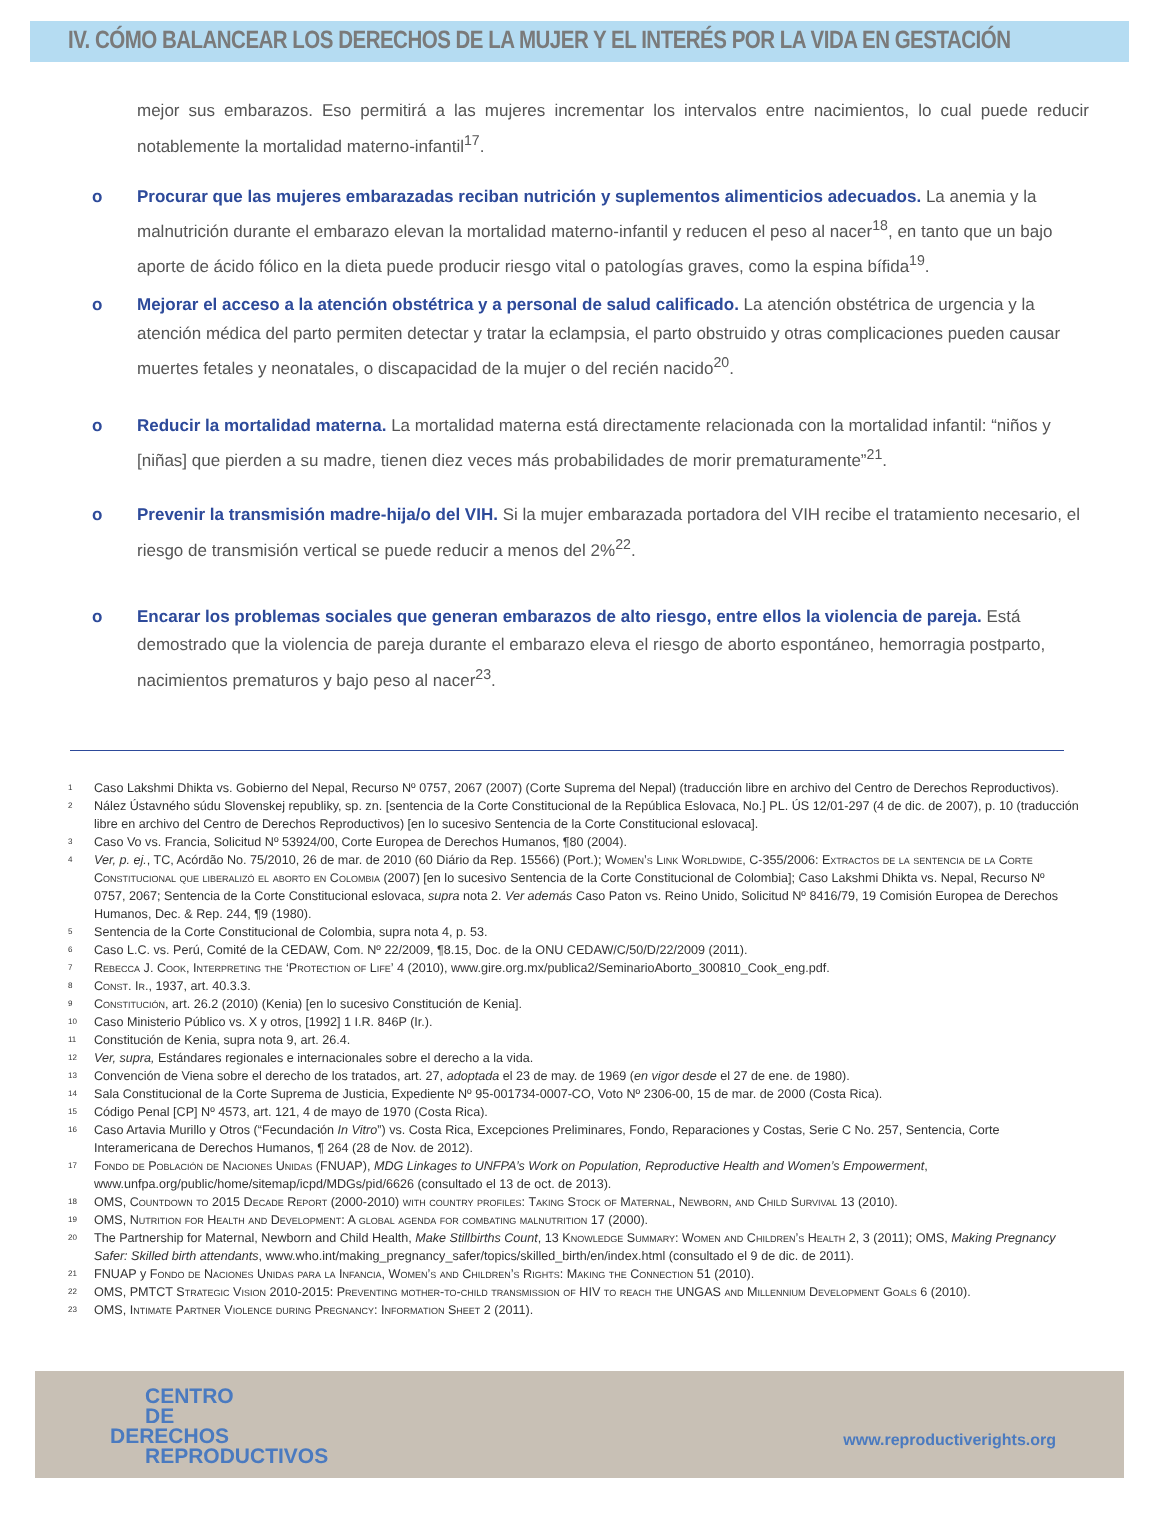IV. CÓMO BALANCEAR LOS DERECHOS DE LA MUJER Y EL INTERÉS POR LA VIDA EN GESTACIÓN
mejor sus embarazos. Eso permitirá a las mujeres incrementar los intervalos entre nacimientos, lo cual puede reducir notablemente la mortalidad materno-infantil<sup>17</sup>.
o Procurar que las mujeres embarazadas reciban nutrición y suplementos alimenticios adecuados. La anemia y la malnutrición durante el embarazo elevan la mortalidad materno-infantil y reducen el peso al nacer<sup>18</sup>, en tanto que un bajo aporte de ácido fólico en la dieta puede producir riesgo vital o patologías graves, como la espina bífida<sup>19</sup>.
o Mejorar el acceso a la atención obstétrica y a personal de salud calificado. La atención obstétrica de urgencia y la atención médica del parto permiten detectar y tratar la eclampsia, el parto obstruido y otras complicaciones pueden causar muertes fetales y neonatales, o discapacidad de la mujer o del recién nacido<sup>20</sup>.
o Reducir la mortalidad materna. La mortalidad materna está directamente relacionada con la mortalidad infantil: “niños y [niñas] que pierden a su madre, tienen diez veces más probabilidades de morir prematuramente”<sup>21</sup>.
o Prevenir la transmisión madre-hija/o del VIH. Si la mujer embarazada portadora del VIH recibe el tratamiento necesario, el riesgo de transmisión vertical se puede reducir a menos del 2%<sup>22</sup>.
o Encarar los problemas sociales que generan embarazos de alto riesgo, entre ellos la violencia de pareja. Está demostrado que la violencia de pareja durante el embarazo eleva el riesgo de aborto espontáneo, hemorragia postparto, nacimientos prematuros y bajo peso al nacer<sup>23</sup>.
<sup>1</sup> Caso Lakshmi Dhikta vs. Gobierno del Nepal, Recurso Nº 0757, 2067 (2007) (Corte Suprema del Nepal) (traducción libre en archivo del Centro de Derechos Reproductivos).
<sup>2</sup> Nález Ústavného súdu Slovenskej republiky, sp. zn. [sentencia de la Corte Constitucional de la República Eslovaca, No.] PL. ÚS 12/01-297 (4 de dic. de 2007), p. 10 (traducción libre en archivo del Centro de Derechos Reproductivos) [en lo sucesivo Sentencia de la Corte Constitucional eslovaca].
<sup>3</sup> Caso Vo vs. Francia, Solicitud Nº 53924/00, Corte Europea de Derechos Humanos, ¶80 (2004).
<sup>4</sup> Ver, p. ej., TC, Acórdão No. 75/2010, 26 de mar. de 2010 (60 Diário da Rep. 15566) (Port.); Women’s Link Worldwide, C-355/2006: Extractos de la sentencia de la Corte Constitucional que liberalizó el aborto en Colombia (2007) [en lo sucesivo Sentencia de la Corte Constitucional de Colombia]; Caso Lakshmi Dhikta vs. Nepal, Recurso Nº 0757, 2067; Sentencia de la Corte Constitucional eslovaca, supra nota 2. Ver además Caso Paton vs. Reino Unido, Solicitud Nº 8416/79, 19 Comisión Europea de Derechos Humanos, Dec. & Rep. 244, ¶9 (1980).
<sup>5</sup> Sentencia de la Corte Constitucional de Colombia, supra nota 4, p. 53.
<sup>6</sup> Caso L.C. vs. Perú, Comité de la CEDAW, Com. Nº 22/2009, ¶8.15, Doc. de la ONU CEDAW/C/50/D/22/2009 (2011).
<sup>7</sup> Rebecca J. Cook, Interpreting the ‘Protection of Life’ 4 (2010), www.gire.org.mx/publica2/SeminarioAborto_300810_Cook_eng.pdf.
<sup>8</sup> Const. Ir., 1937, art. 40.3.3.
<sup>9</sup> Constitución, art. 26.2 (2010) (Kenia) [en lo sucesivo Constitución de Kenia].
<sup>10</sup> Caso Ministerio Público vs. X y otros, [1992] 1 I.R. 846P (Ir.).
<sup>11</sup> Constitución de Kenia, supra nota 9, art. 26.4.
<sup>12</sup> Ver, supra, Estándares regionales e internacionales sobre el derecho a la vida.
<sup>13</sup> Convención de Viena sobre el derecho de los tratados, art. 27, adoptada el 23 de may. de 1969 (en vigor desde el 27 de ene. de 1980).
<sup>14</sup> Sala Constitucional de la Corte Suprema de Justicia, Expediente Nº 95-001734-0007-CO, Voto Nº 2306-00, 15 de mar. de 2000 (Costa Rica).
<sup>15</sup> Código Penal [CP] Nº 4573, art. 121, 4 de mayo de 1970 (Costa Rica).
<sup>16</sup> Caso Artavia Murillo y Otros (“Fecundación In Vitro”) vs. Costa Rica, Excepciones Preliminares, Fondo, Reparaciones y Costas, Serie C No. 257, Sentencia, Corte Interamericana de Derechos Humanos, ¶ 264 (28 de Nov. de 2012).
<sup>17</sup> Fondo de Población de Naciones Unidas (FNUAP), MDG Linkages to UNFPA’s Work on Population, Reproductive Health and Women’s Empowerment, www.unfpa.org/public/home/sitemap/icpd/MDGs/pid/6626 (consultado el 13 de oct. de 2013).
<sup>18</sup> OMS, Countdown to 2015 Decade Report (2000-2010) with country profiles: Taking Stock of Maternal, Newborn, and Child Survival 13 (2010).
<sup>19</sup> OMS, Nutrition for Health and Development: A global agenda for combating malnutrition 17 (2000).
<sup>20</sup> The Partnership for Maternal, Newborn and Child Health, Make Stillbirths Count, 13 Knowledge Summary: Women and Children’s Health 2, 3 (2011); OMS, Making Pregnancy Safer: Skilled birth attendants, www.who.int/making_pregnancy_safer/topics/skilled_birth/en/index.html (consultado el 9 de dic. de 2011).
<sup>21</sup> FNUAP y Fondo de Naciones Unidas para la Infancia, Women’s and Children’s Rights: Making the Connection 51 (2010).
<sup>22</sup> OMS, PMTCT Strategic Vision 2010-2015: Preventing mother-to-child transmission of HIV to reach the UNGAS and Millennium Development Goals 6 (2010).
<sup>23</sup> OMS, Intimate Partner Violence during Pregnancy: Information Sheet 2 (2011).
CENTRO
DE
DERECHOS
REPRODUCTIVOS
www.reproductiverights.org